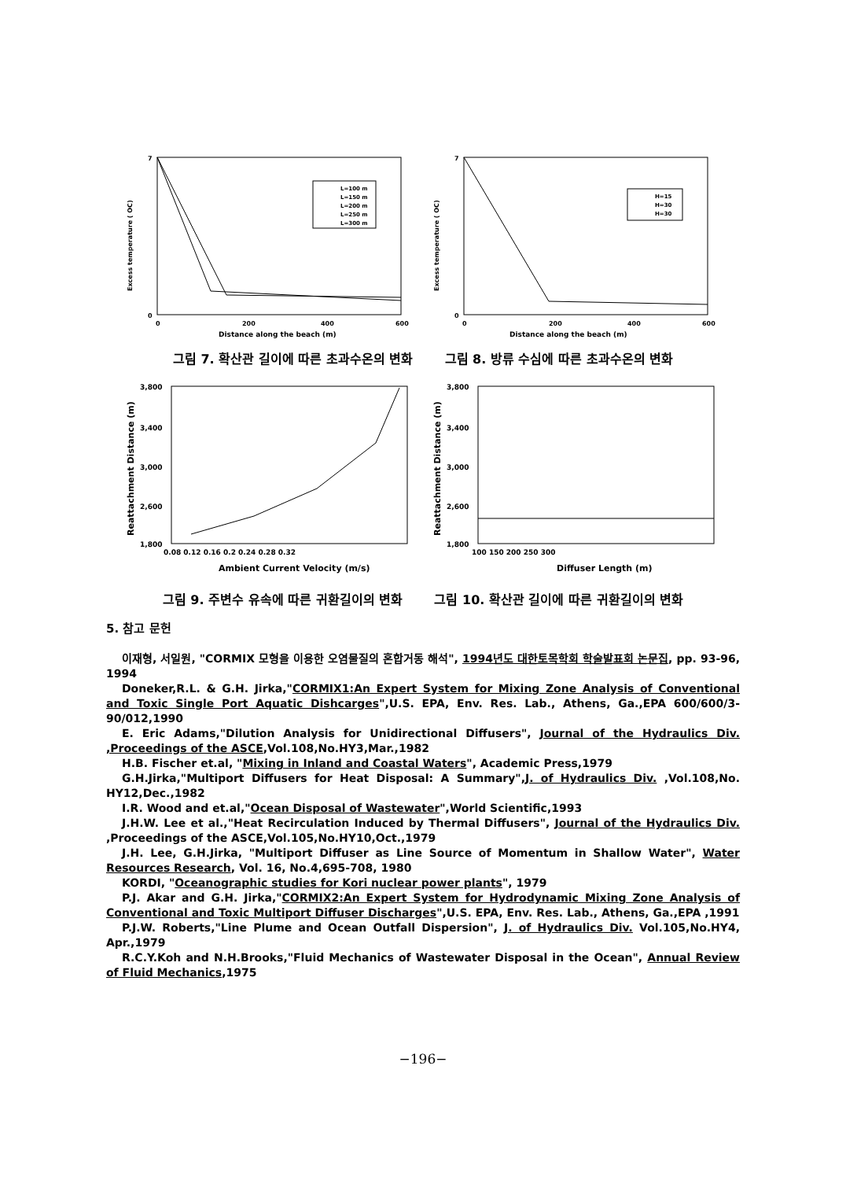7
0
0
200
400
600
Distance along the beach (m)
Excess temperature ( OC)
L=100 m
L=150 m
L=200 m
L=250 m
L=300 m
7
0
0
200
400
600
Distance along the beach (m)
Excess temperature ( OC)
H=15
H=30
H=30
그림 7. 확산관 길이에 따른 초과수온의 변화 그림 8. 방류 수심에 따른 초과수온의 변화
3,800
3,400
3,000
2,600
1,800
0.08 0.12 0.16 0.2 0.24 0.28 0.32
Ambient Current Velocity (m/s)
Reattachment Distance (m)
3,800
3,400
3,000
2,600
1,800
100 150 200 250 300
Diffuser Length (m)
Reattachment Distance (m)
그림 9. 주변수 유속에 따른 귀환길이의 변화 그림 10. 확산관 길이에 따른 귀환길이의 변화
5. 참고 문헌
이재형, 서일원, "CORMIX 모형을 이용한 오염물질의 혼합거동 해석", 1994년도 대한토목학회 학술발표회 논문집, pp. 93-96, 1994
Doneker,R.L. & G.H. Jirka,"CORMIX1:An Expert System for Mixing Zone Analysis of Conventional and Toxic Single Port Aquatic Dishcarges",U.S. EPA, Env. Res. Lab., Athens, Ga.,EPA 600/600/3-90/012,1990
E. Eric Adams,"Dilution Analysis for Unidirectional Diffusers", Journal of the Hydraulics Div. ,Proceedings of the ASCE,Vol.108,No.HY3,Mar.,1982
H.B. Fischer et.al, "Mixing in Inland and Coastal Waters", Academic Press,1979
G.H.Jirka,"Multiport Diffusers for Heat Disposal: A Summary",J. of Hydraulics Div. ,Vol.108,No. HY12,Dec.,1982
I.R. Wood and et.al,"Ocean Disposal of Wastewater",World Scientific,1993
J.H.W. Lee et al.,"Heat Recirculation Induced by Thermal Diffusers", Journal of the Hydraulics Div. ,Proceedings of the ASCE,Vol.105,No.HY10,Oct.,1979
J.H. Lee, G.H.Jirka, "Multiport Diffuser as Line Source of Momentum in Shallow Water", Water Resources Research, Vol. 16, No.4,695-708, 1980
KORDI, "Oceanographic studies for Kori nuclear power plants", 1979
P.J. Akar and G.H. Jirka,"CORMIX2:An Expert System for Hydrodynamic Mixing Zone Analysis of Conventional and Toxic Multiport Diffuser Discharges",U.S. EPA, Env. Res. Lab., Athens, Ga.,EPA ,1991
P.J.W. Roberts,"Line Plume and Ocean Outfall Dispersion", J. of Hydraulics Div. Vol.105,No.HY4, Apr.,1979
R.C.Y.Koh and N.H.Brooks,"Fluid Mechanics of Wastewater Disposal in the Ocean", Annual Review of Fluid Mechanics,1975
−196−